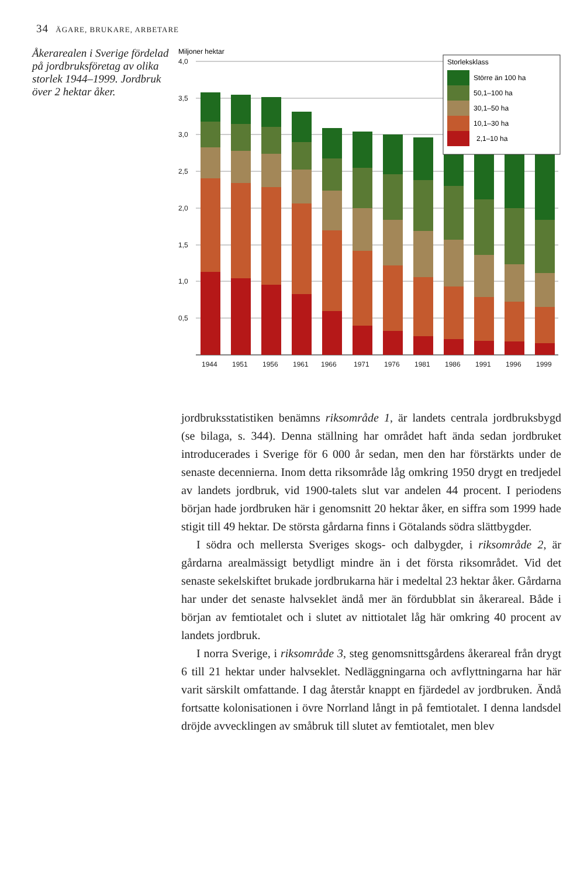34 ÄGARE, BRUKARE, ARBETARE
Åkerarealen i Sverige fördelad på jordbruksföretag av olika storlek 1944–1999. Jordbruk över 2 hektar åker.
Miljoner hektar
4,0
3,5
3,0
2,5
2,0
1,5
1,0
0,5
1944
1951
1956
1961
1966
1971
1976
1981
1986
1991
1996
1999
Storleksklass
Större än 100 ha
50,1–100 ha
30,1–50 ha
10,1–30 ha
2,1–10 ha
jordbruksstatistiken benämns riksområde 1, är landets centrala jordbruksbygd (se bilaga, s. 344). Denna ställning har området haft ända sedan jordbruket introducerades i Sverige för 6 000 år sedan, men den har förstärkts under de senaste decennierna. Inom detta riksområde låg omkring 1950 drygt en tredjedel av landets jordbruk, vid 1900-talets slut var andelen 44 procent. I periodens början hade jordbruken här i genomsnitt 20 hektar åker, en siffra som 1999 hade stigit till 49 hektar. De största gårdarna finns i Götalands södra slättbygder.
I södra och mellersta Sveriges skogs- och dalbygder, i riksområde 2, är gårdarna arealmässigt betydligt mindre än i det första riksområdet. Vid det senaste sekelskiftet brukade jordbrukarna här i medeltal 23 hektar åker. Gårdarna har under det senaste halvseklet ändå mer än fördubblat sin åkerareal. Både i början av femtiotalet och i slutet av nittiotalet låg här omkring 40 procent av landets jordbruk.
I norra Sverige, i riksområde 3, steg genomsnittsgårdens åkerareal från drygt 6 till 21 hektar under halvseklet. Nedläggningarna och avflyttningarna har här varit särskilt omfattande. I dag återstår knappt en fjärdedel av jordbruken. Ändå fortsatte kolonisationen i övre Norrland långt in på femtiotalet. I denna landsdel dröjde avvecklingen av småbruk till slutet av femtiotalet, men blev